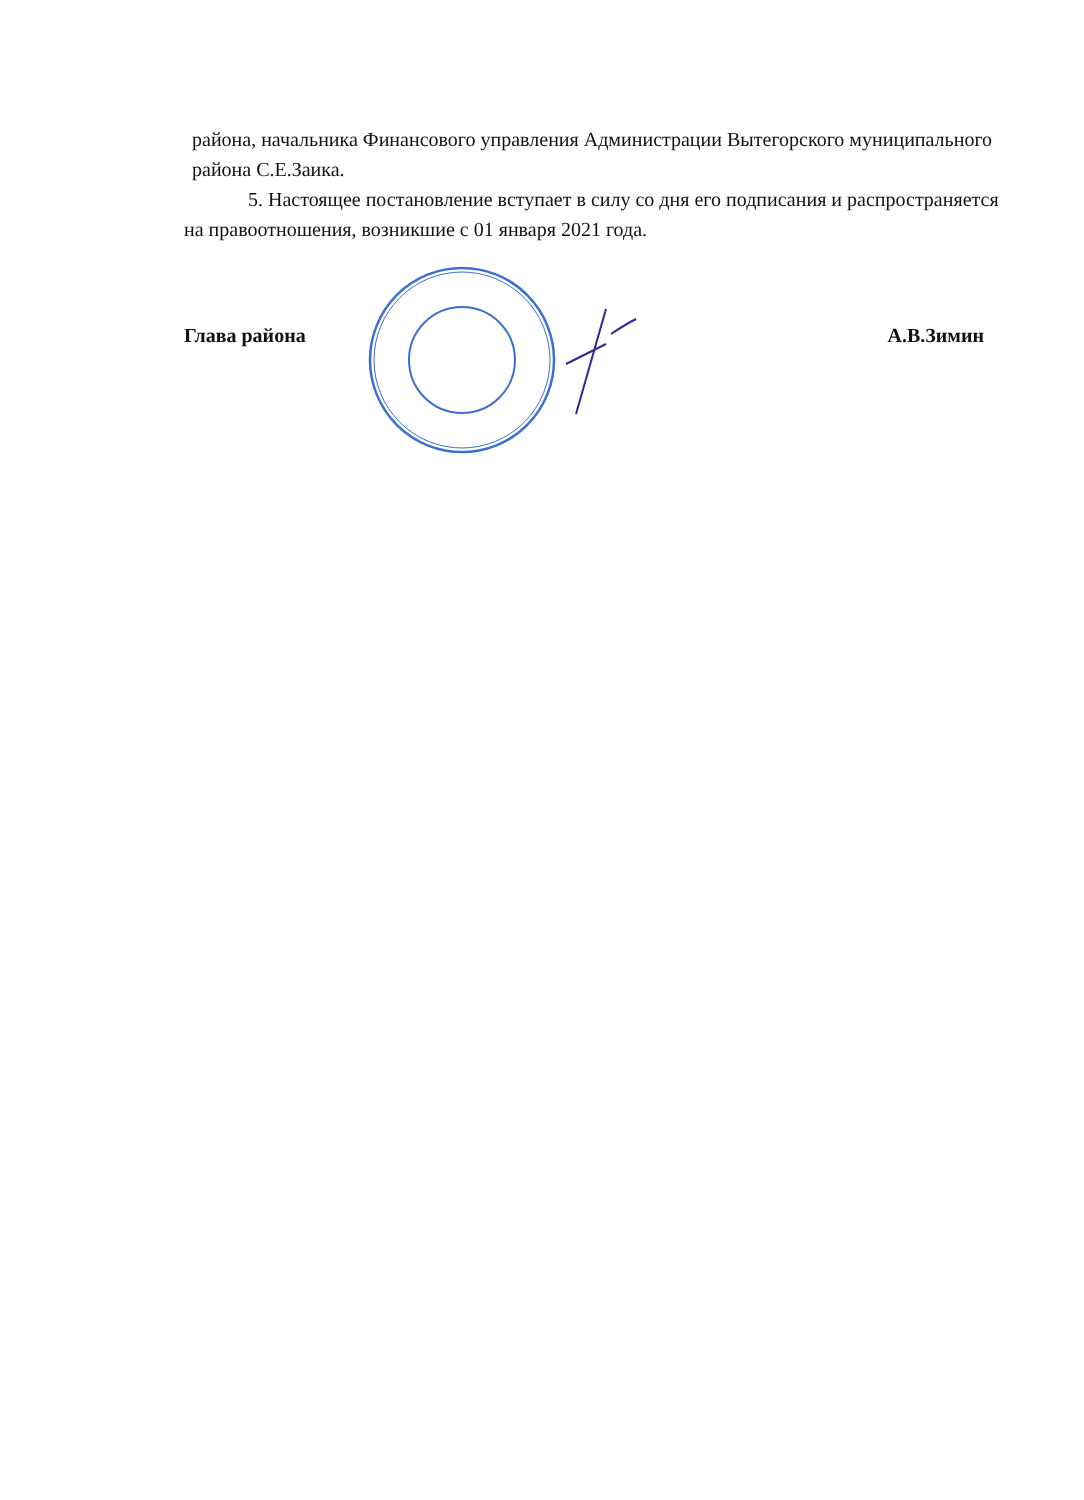района, начальника Финансового управления Администрации Вытегорского муниципального района С.Е.Заика.
5. Настоящее постановление вступает в силу со дня его подписания и распространяется на правоотношения, возникшие с 01 января 2021 года.
Глава района А.В.Зимин